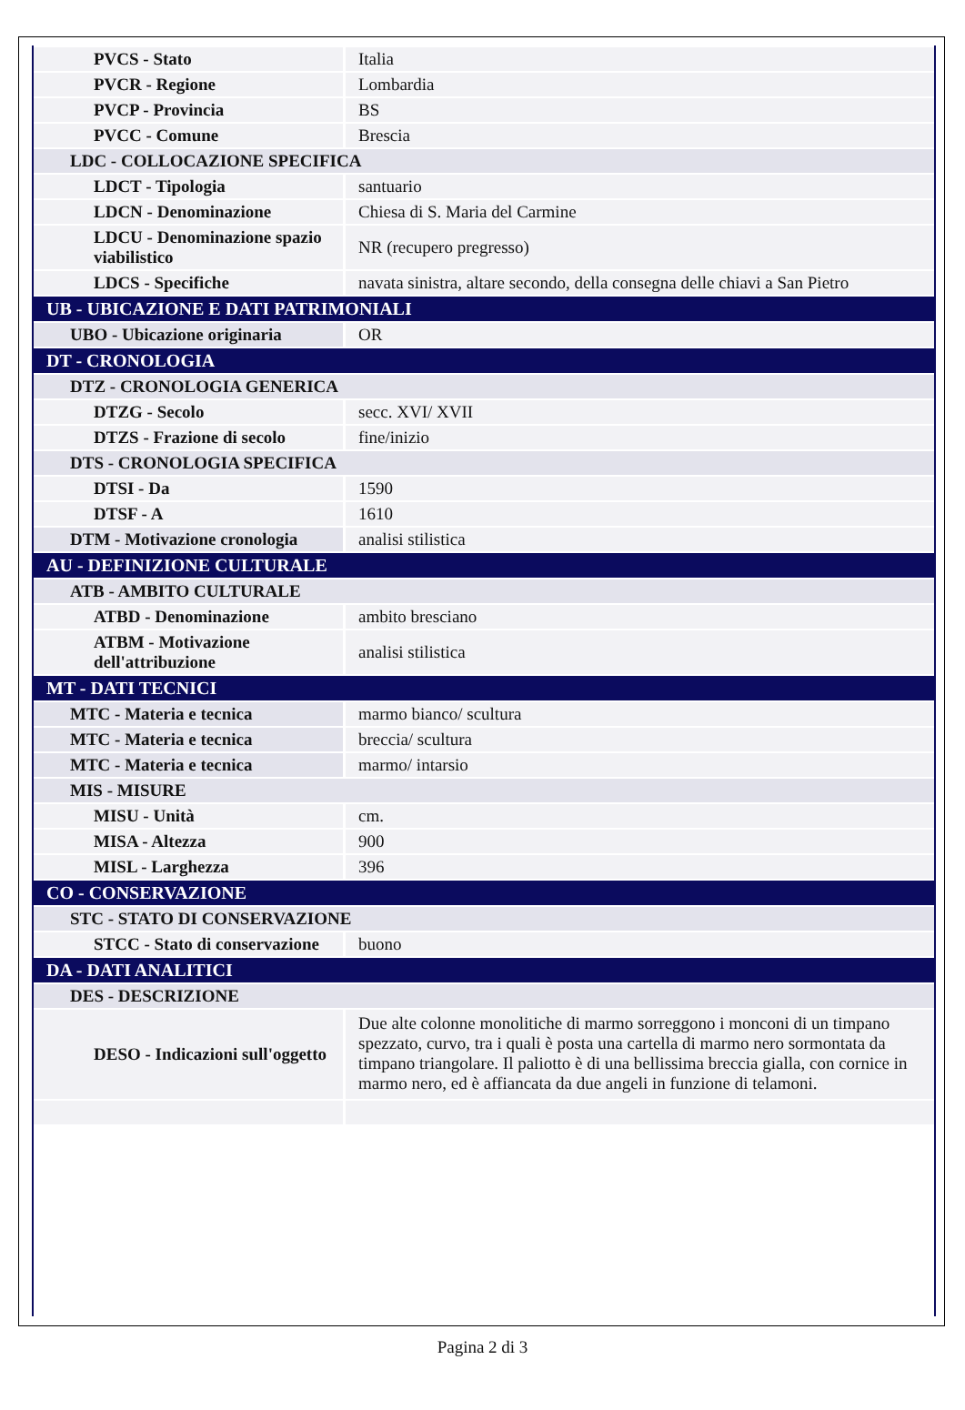| PVCS - Stato | Italia |
| PVCR - Regione | Lombardia |
| PVCP - Provincia | BS |
| PVCC - Comune | Brescia |
| LDC - COLLOCAZIONE SPECIFICA | |
| LDCT - Tipologia | santuario |
| LDCN - Denominazione | Chiesa di S. Maria del Carmine |
| LDCU - Denominazione spazio viabilistico | NR (recupero pregresso) |
| LDCS - Specifiche | navata sinistra, altare secondo, della consegna delle chiavi a San Pietro |
| UB - UBICAZIONE E DATI PATRIMONIALI | |
| UBO - Ubicazione originaria | OR |
| DT - CRONOLOGIA | |
| DTZ - CRONOLOGIA GENERICA | |
| DTZG - Secolo | secc. XVI/ XVII |
| DTZS - Frazione di secolo | fine/inizio |
| DTS - CRONOLOGIA SPECIFICA | |
| DTSI - Da | 1590 |
| DTSF - A | 1610 |
| DTM - Motivazione cronologia | analisi stilistica |
| AU - DEFINIZIONE CULTURALE | |
| ATB - AMBITO CULTURALE | |
| ATBD - Denominazione | ambito bresciano |
| ATBM - Motivazione dell'attribuzione | analisi stilistica |
| MT - DATI TECNICI | |
| MTC - Materia e tecnica | marmo bianco/ scultura |
| MTC - Materia e tecnica | breccia/ scultura |
| MTC - Materia e tecnica | marmo/ intarsio |
| MIS - MISURE | |
| MISU - Unità | cm. |
| MISA - Altezza | 900 |
| MISL - Larghezza | 396 |
| CO - CONSERVAZIONE | |
| STC - STATO DI CONSERVAZIONE | |
| STCC - Stato di conservazione | buono |
| DA - DATI ANALITICI | |
| DES - DESCRIZIONE | |
| DESO - Indicazioni sull'oggetto | Due alte colonne monolitiche di marmo sorreggono i monconi di un timpano spezzato, curvo, tra i quali è posta una cartella di marmo nero sormontata da timpano triangolare. Il paliotto è di una bellissima breccia gialla, con cornice in marmo nero, ed è affiancata da due angeli in funzione di telamoni. |
Pagina 2 di 3